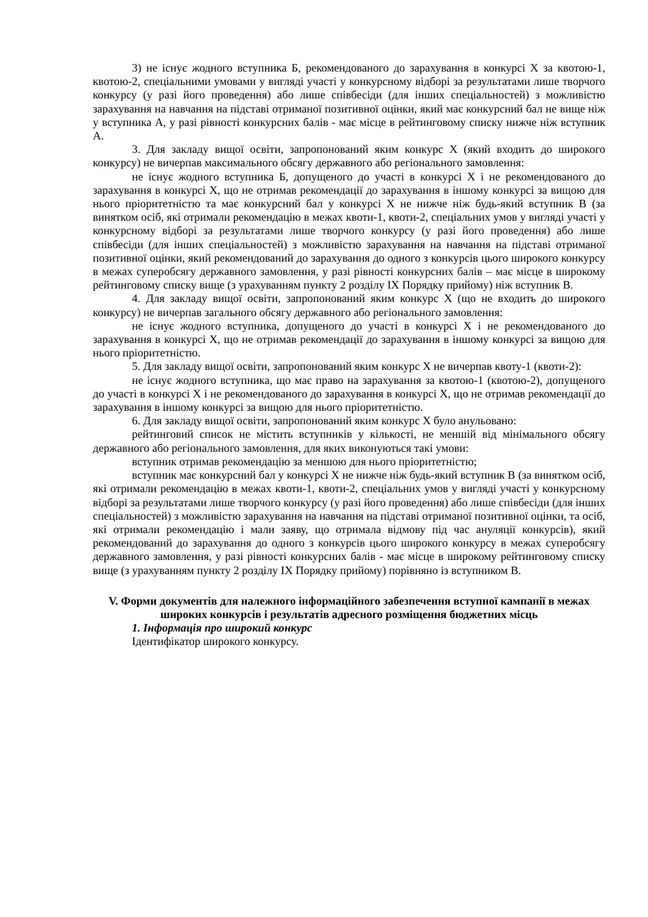3) не існує жодного вступника Б, рекомендованого до зарахування в конкурсі Х за квотою-1, квотою-2, спеціальними умовами у вигляді участі у конкурсному відборі за результатами лише творчого конкурсу (у разі його проведення) або лише співбесіди (для інших спеціальностей) з можливістю зарахування на навчання на підставі отриманої позитивної оцінки, який має конкурсний бал не вище ніж у вступника А, у разі рівності конкурсних балів - має місце в рейтинговому списку нижче ніж вступник А.
3. Для закладу вищої освіти, запропонований яким конкурс Х (який входить до широкого конкурсу) не вичерпав максимального обсягу державного або регіонального замовлення:
не існує жодного вступника Б, допущеного до участі в конкурсі Х і не рекомендованого до зарахування в конкурсі Х, що не отримав рекомендації до зарахування в іншому конкурсі за вищою для нього пріоритетністю та має конкурсний бал у конкурсі Х не нижче ніж будь-який вступник В (за винятком осіб, які отримали рекомендацію в межах квоти-1, квоти-2, спеціальних умов у вигляді участі у конкурсному відборі за результатами лише творчого конкурсу (у разі його проведення) або лише співбесіди (для інших спеціальностей) з можливістю зарахування на навчання на підставі отриманої позитивної оцінки, який рекомендований до зарахування до одного з конкурсів цього широкого конкурсу в межах суперобсягу державного замовлення, у разі рівності конкурсних балів – має місце в широкому рейтинговому списку вище (з урахуванням пункту 2 розділу IX Порядку прийому) ніж вступник В.
4. Для закладу вищої освіти, запропонований яким конкурс Х (що не входить до широкого конкурсу) не вичерпав загального обсягу державного або регіонального замовлення:
не існує жодного вступника, допущеного до участі в конкурсі Х і не рекомендованого до зарахування в конкурсі Х, що не отримав рекомендації до зарахування в іншому конкурсі за вищою для нього пріоритетністю.
5. Для закладу вищої освіти, запропонований яким конкурс Х не вичерпав квоту-1 (квоти-2):
не існує жодного вступника, що має право на зарахування за квотою-1 (квотою-2), допущеного до участі в конкурсі Х і не рекомендованого до зарахування в конкурсі Х, що не отримав рекомендації до зарахування в іншому конкурсі за вищою для нього пріоритетністю.
6. Для закладу вищої освіти, запропонований яким конкурс Х було анульовано:
рейтинговий список не містить вступників у кількості, не меншій від мінімального обсягу державного або регіонального замовлення, для яких виконуються такі умови:
вступник отримав рекомендацію за меншою для нього пріоритетністю;
вступник має конкурсний бал у конкурсі Х не нижче ніж будь-який вступник В (за винятком осіб, які отримали рекомендацію в межах квоти-1, квоти-2, спеціальних умов у вигляді участі у конкурсному відборі за результатами лише творчого конкурсу (у разі його проведення) або лише співбесіди (для інших спеціальностей) з можливістю зарахування на навчання на підставі отриманої позитивної оцінки, та осіб, які отримали рекомендацію і мали заяву, що отримала відмову під час ануляції конкурсів), який рекомендований до зарахування до одного з конкурсів цього широкого конкурсу в межах суперобсягу державного замовлення, у разі рівності конкурсних балів - має місце в широкому рейтинговому списку вище (з урахуванням пункту 2 розділу IX Порядку прийому) порівняно із вступником В.
V. Форми документів для належного інформаційного забезпечення вступної кампанії в межах широких конкурсів і результатів адресного розміщення бюджетних місць
1. Інформація про широкий конкурс
Ідентифікатор широкого конкурсу.